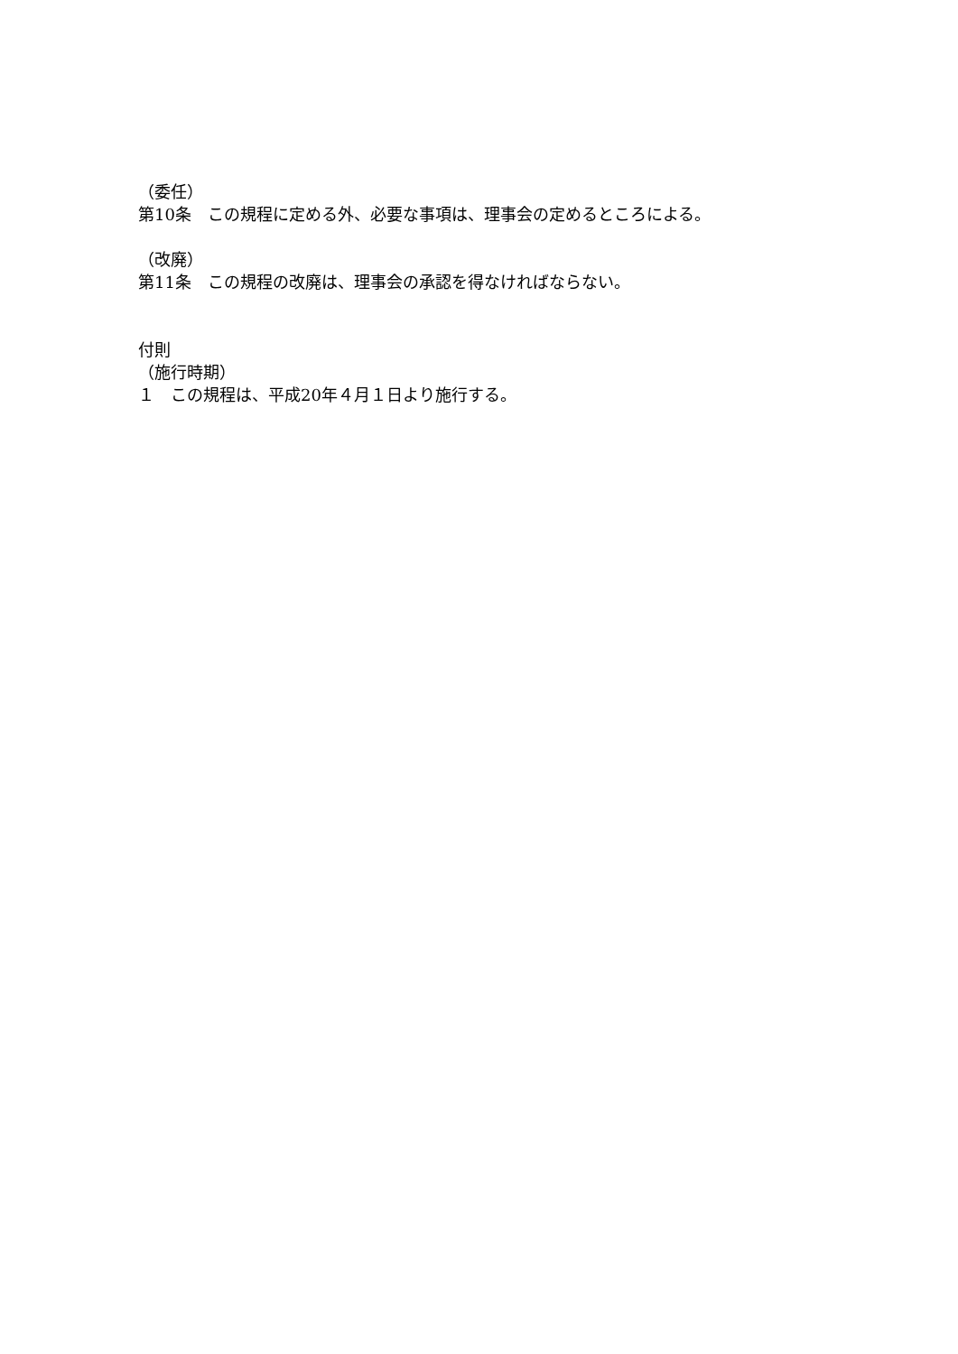（委任）
第10条　この規程に定める外、必要な事項は、理事会の定めるところによる。
（改廃）
第11条　この規程の改廃は、理事会の承認を得なければならない。
付則
（施行時期）
１　この規程は、平成20年４月１日より施行する。